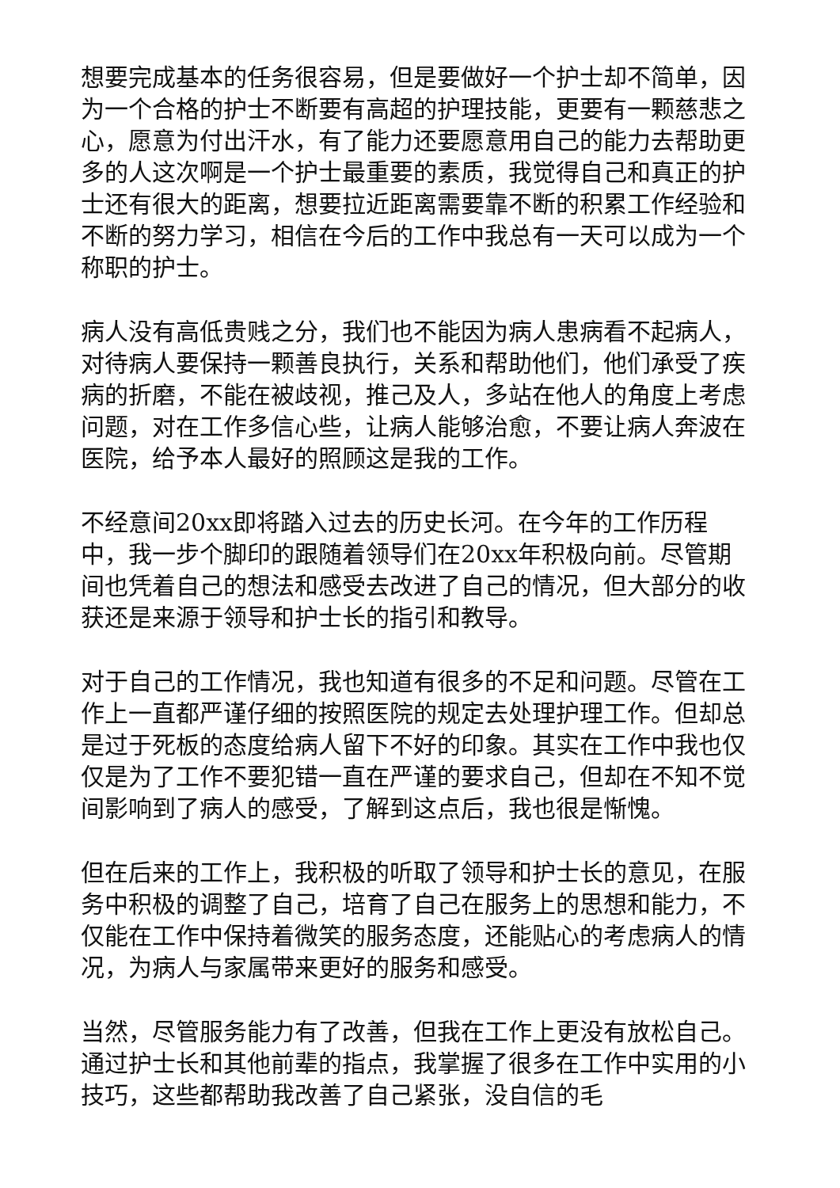想要完成基本的任务很容易，但是要做好一个护士却不简单，因为一个合格的护士不断要有高超的护理技能，更要有一颗慈悲之心，愿意为付出汗水，有了能力还要愿意用自己的能力去帮助更多的人这次啊是一个护士最重要的素质，我觉得自己和真正的护士还有很大的距离，想要拉近距离需要靠不断的积累工作经验和不断的努力学习，相信在今后的工作中我总有一天可以成为一个称职的护士。
病人没有高低贵贱之分，我们也不能因为病人患病看不起病人，对待病人要保持一颗善良执行，关系和帮助他们，他们承受了疾病的折磨，不能在被歧视，推己及人，多站在他人的角度上考虑问题，对在工作多信心些，让病人能够治愈，不要让病人奔波在医院，给予本人最好的照顾这是我的工作。
不经意间20xx即将踏入过去的历史长河。在今年的工作历程中，我一步个脚印的跟随着领导们在20xx年积极向前。尽管期间也凭着自己的想法和感受去改进了自己的情况，但大部分的收获还是来源于领导和护士长的指引和教导。
对于自己的工作情况，我也知道有很多的不足和问题。尽管在工作上一直都严谨仔细的按照医院的规定去处理护理工作。但却总是过于死板的态度给病人留下不好的印象。其实在工作中我也仅仅是为了工作不要犯错一直在严谨的要求自己，但却在不知不觉间影响到了病人的感受，了解到这点后，我也很是惭愧。
但在后来的工作上，我积极的听取了领导和护士长的意见，在服务中积极的调整了自己，培育了自己在服务上的思想和能力，不仅能在工作中保持着微笑的服务态度，还能贴心的考虑病人的情况，为病人与家属带来更好的服务和感受。
当然，尽管服务能力有了改善，但我在工作上更没有放松自己。通过护士长和其他前辈的指点，我掌握了很多在工作中实用的小技巧，这些都帮助我改善了自己紧张，没自信的毛